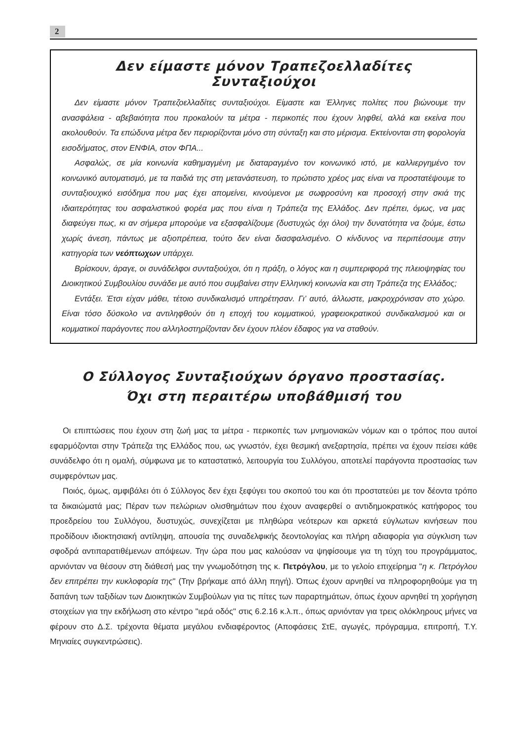2
Δεν είμαστε μόνον Τραπεζοελλαδίτες Συνταξιούχοι
Δεν είμαστε μόνον Τραπεζοελλαδίτες συνταξιούχοι. Είμαστε και Έλληνες πολίτες που βιώνουμε την ανασφάλεια - αβεβαιότητα που προκαλούν τα μέτρα - περικοπές που έχουν ληφθεί, αλλά και εκείνα που ακολουθούν. Τα επώδυνα μέτρα δεν περιορίζονται μόνο στη σύνταξη και στο μέρισμα. Εκτείνονται στη φορολογία εισοδήματος, στον ΕΝΦΙΑ, στον ΦΠΑ...
Ασφαλώς, σε μία κοινωνία καθημαγμένη με διαταραγμένο τον κοινωνικό ιστό, με καλλιεργημένο τον κοινωνικό αυτοματισμό, με τα παιδιά της στη μετανάστευση, το πρώτιστο χρέος μας είναι να προστατέψουμε το συνταξιουχικό εισόδημα που μας έχει απομείνει, κινούμενοι με σωφροσύνη και προσοχή στην σκιά της ιδιαιτερότητας του ασφαλιστικού φορέα μας που είναι η Τράπεζα της Ελλάδος. Δεν πρέπει, όμως, να μας διαφεύγει πως, κι αν σήμερα μπορούμε να εξασφαλίζουμε (δυστυχώς όχι όλοι) την δυνατότητα να ζούμε, έστω χωρίς άνεση, πάντως με αξιοπρέπεια, τούτο δεν είναι διασφαλισμένο. Ο κίνδυνος να περιπέσουμε στην κατηγορία των νεόπτωχων υπάρχει.
Βρίσκουν, άραγε, οι συνάδελφοι συνταξιούχοι, ότι η πράξη, ο λόγος και η συμπεριφορά της πλειοψηφίας του Διοικητικού Συμβουλίου συνάδει με αυτό που συμβαίνει στην Ελληνική κοινωνία και στη Τράπεζα της Ελλάδος;
Εντάξει. Έτσι είχαν μάθει, τέτοιο συνδικαλισμό υπηρέτησαν. Γι’ αυτό, άλλωστε, μακροχρόνισαν στο χώρο. Είναι τόσο δύσκολο να αντιληφθούν ότι η εποχή του κομματικού, γραφειοκρατικού συνδικαλισμού και οι κομματικοί παράγοντες που αλληλοστηρίζονταν δεν έχουν πλέον έδαφος για να σταθούν.
Ο Σύλλογος Συνταξιούχων όργανο προστασίας.
Όχι στη περαιτέρω υποβάθμισή του
Οι επιπτώσεις που έχουν στη ζωή μας τα μέτρα - περικοπές των μνημονιακών νόμων και ο τρόπος που αυτοί εφαρμόζονται στην Τράπεζα της Ελλάδος που, ως γνωστόν, έχει θεσμική ανεξαρτησία, πρέπει να έχουν πείσει κάθε συνάδελφο ότι η ομαλή, σύμφωνα με το καταστατικό, λειτουργία του Συλλόγου, αποτελεί παράγοντα προστασίας των συμφερόντων μας.
Ποιός, όμως, αμφιβάλει ότι ό Σύλλογος δεν έχει ξεφύγει του σκοπού του και ότι προστατεύει με τον δέοντα τρόπο τα δικαιώματά μας; Πέραν των πελώριων ολισθημάτων που έχουν αναφερθεί ο αντιδημοκρατικός κατήφορος του προεδρείου του Συλλόγου, δυστυχώς, συνεχίζεται με πληθώρα νεότερων και αρκετά εύγλωτων κινήσεων που προδίδουν ιδιοκτησιακή αντίληψη, απουσία της συναδελφικής δεοντολογίας και πλήρη αδιαφορία για σύγκλιση των σφοδρά αντιπαρατιθέμενων απόψεων. Την ώρα που μας καλούσαν να ψηφίσουμε για τη τύχη του προγράμματος, αρνιόνταν να θέσουν στη διάθεσή μας την γνωμοδότηση της κ. Πετρόγλου, με το γελοίο επιχείρημα "η κ. Πετρόγλου δεν επιτρέπει την κυκλοφορία της" (Την βρήκαμε από άλλη πηγή). Όπως έχουν αρνηθεί να πληροφορηθούμε για τη δαπάνη των ταξιδίων των Διοικητικών Συμβούλων για τις πίτες των παραρτημάτων, όπως έχουν αρνηθεί τη χορήγηση στοιχείων για την εκδήλωση στο κέντρο "ιερά οδός" στις 6.2.16 κ.λ.π., όπως αρνιόνταν για τρεις ολόκληρους μήνες να φέρουν στο Δ.Σ. τρέχοντα θέματα μεγάλου ενδιαφέροντος (Αποφάσεις ΣτΕ, αγωγές, πρόγραμμα, επιτροπή, Τ.Υ. Μηνιαίες συγκεντρώσεις).